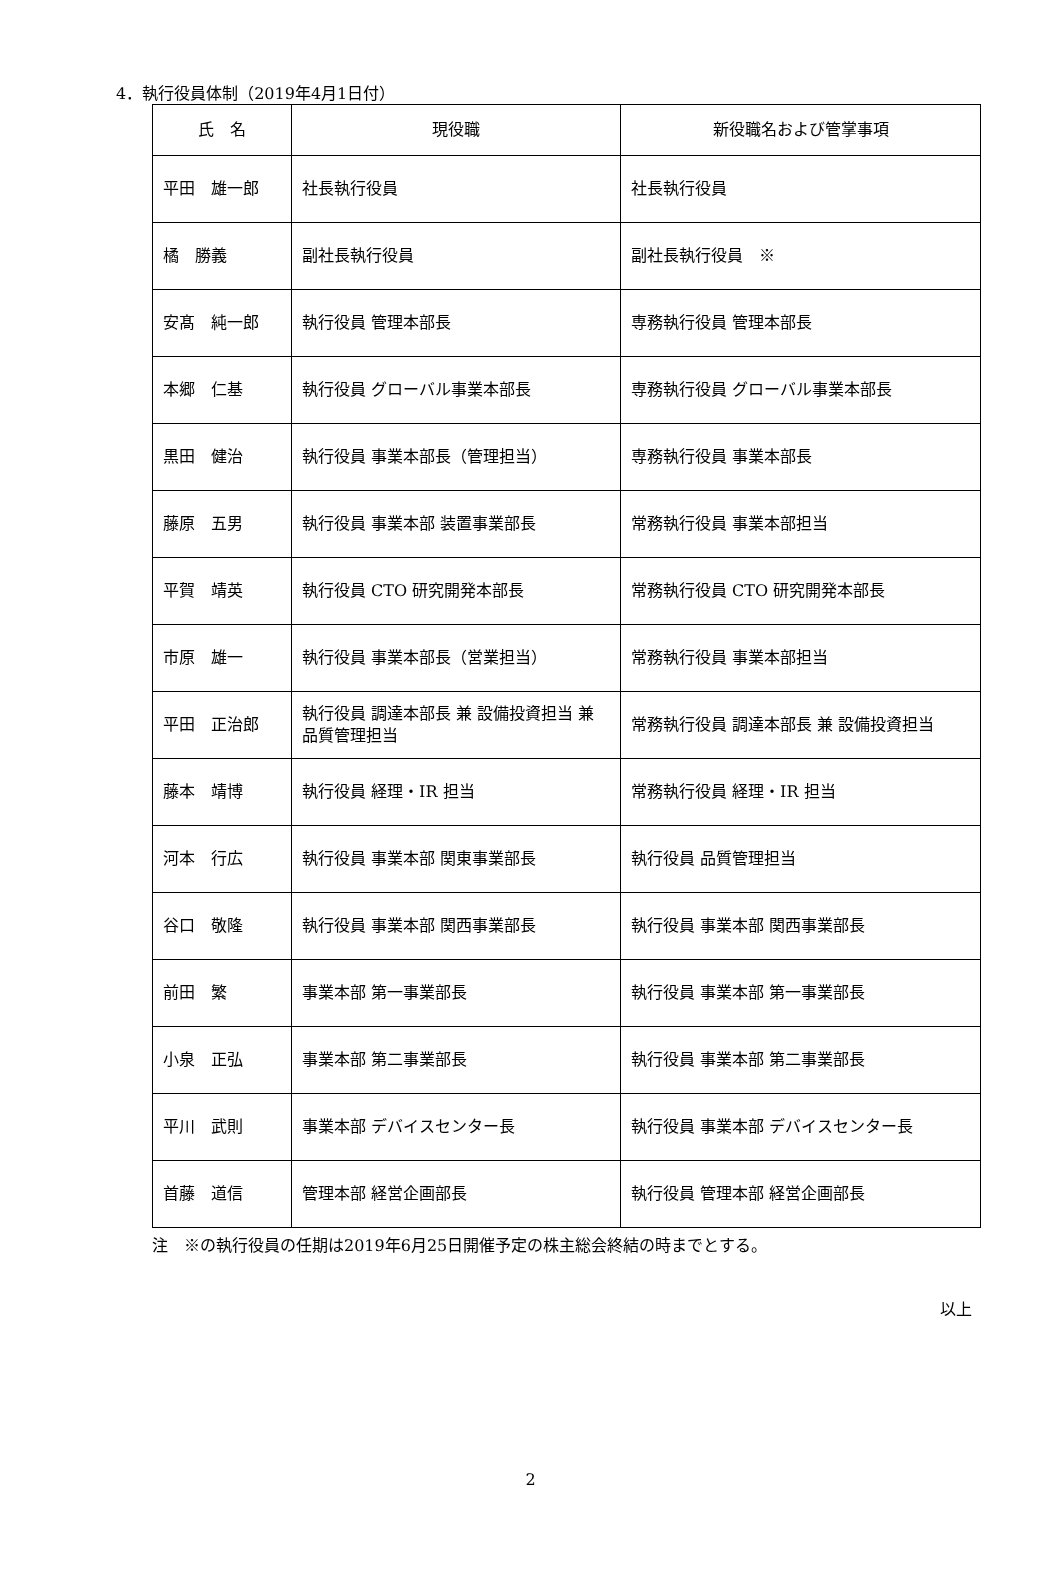4．執行役員体制（2019年4月1日付）
| 氏 名 | 現役職 | 新役職名および管掌事項 |
| --- | --- | --- |
| 平田 雄一郎 | 社長執行役員 | 社長執行役員 |
| 橘 勝義 | 副社長執行役員 | 副社長執行役員 ※ |
| 安髙 純一郎 | 執行役員 管理本部長 | 専務執行役員 管理本部長 |
| 本郷 仁基 | 執行役員 グローバル事業本部長 | 専務執行役員 グローバル事業本部長 |
| 黒田 健治 | 執行役員 事業本部長（管理担当） | 専務執行役員 事業本部長 |
| 藤原 五男 | 執行役員 事業本部 装置事業部長 | 常務執行役員 事業本部担当 |
| 平賀 靖英 | 執行役員 CTO 研究開発本部長 | 常務執行役員 CTO 研究開発本部長 |
| 市原 雄一 | 執行役員 事業本部長（営業担当） | 常務執行役員 事業本部担当 |
| 平田 正治郎 | 執行役員 調達本部長 兼 設備投資担当 兼 品質管理担当 | 常務執行役員 調達本部長 兼 設備投資担当 |
| 藤本 靖博 | 執行役員 経理・IR 担当 | 常務執行役員 経理・IR 担当 |
| 河本 行広 | 執行役員 事業本部 関東事業部長 | 執行役員 品質管理担当 |
| 谷口 敬隆 | 執行役員 事業本部 関西事業部長 | 執行役員 事業本部 関西事業部長 |
| 前田 繁 | 事業本部 第一事業部長 | 執行役員 事業本部 第一事業部長 |
| 小泉 正弘 | 事業本部 第二事業部長 | 執行役員 事業本部 第二事業部長 |
| 平川 武則 | 事業本部 デバイスセンター長 | 執行役員 事業本部 デバイスセンター長 |
| 首藤 道信 | 管理本部 経営企画部長 | 執行役員 管理本部 経営企画部長 |
注　※の執行役員の任期は2019年6月25日開催予定の株主総会終結の時までとする。
以上
2